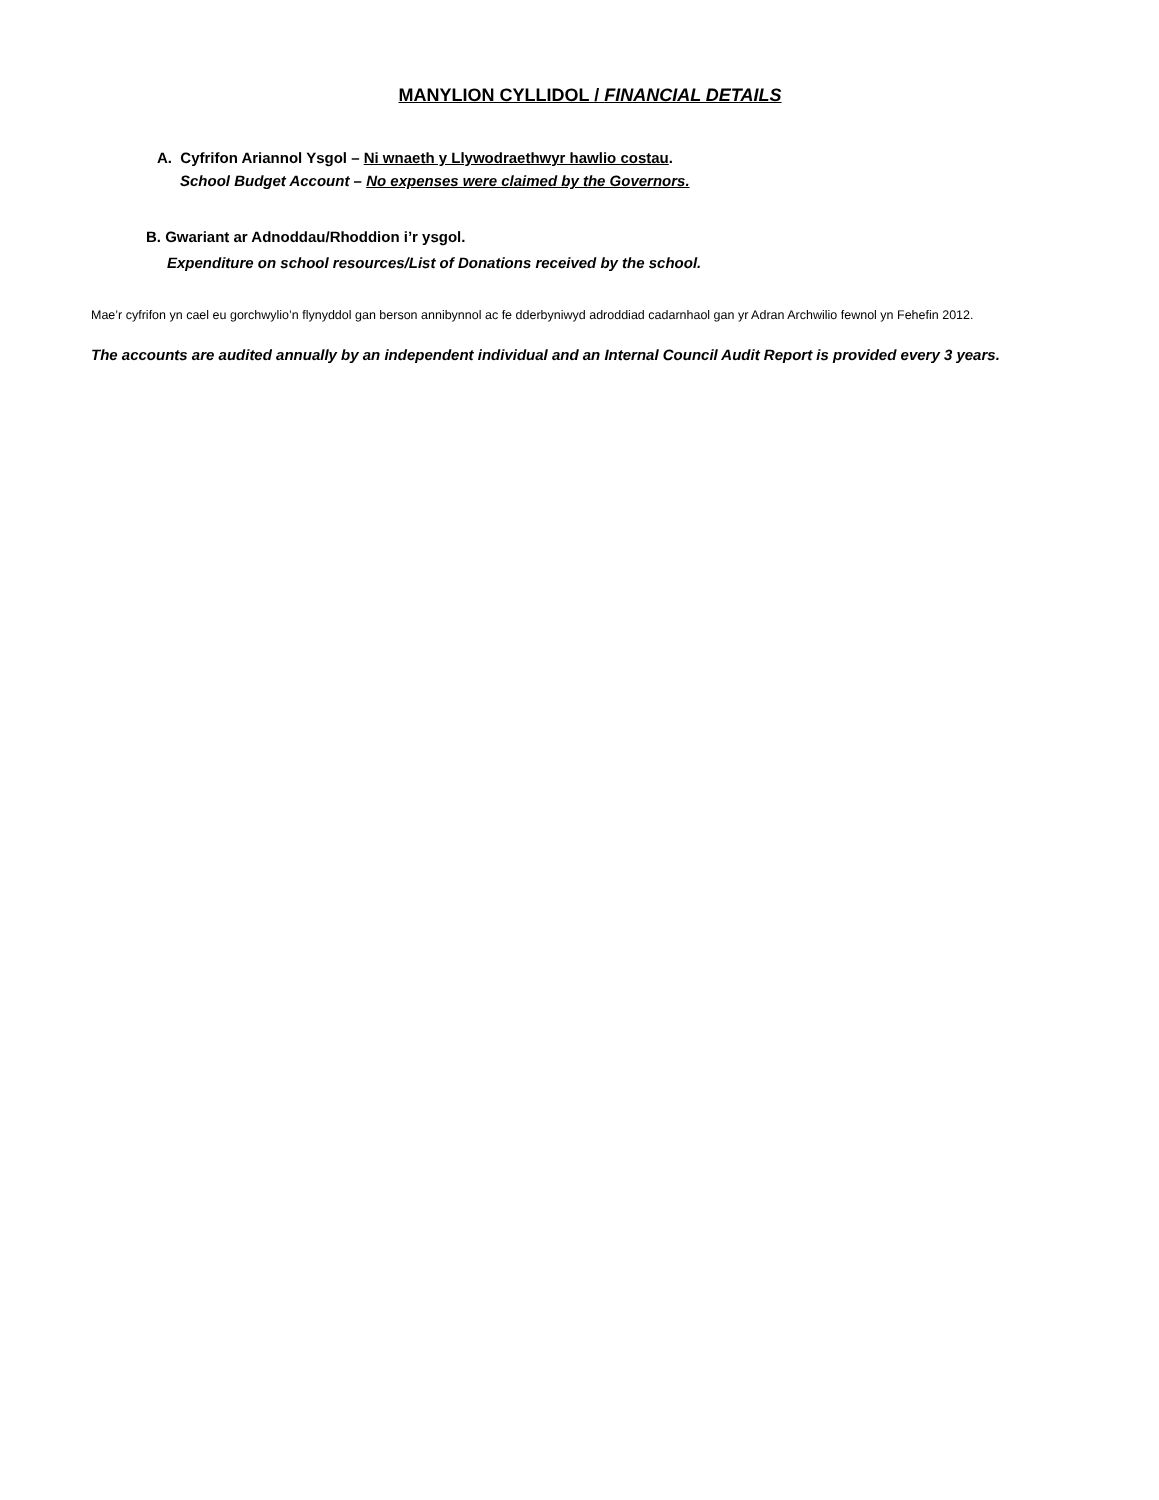MANYLION CYLLIDOL / FINANCIAL DETAILS
A. Cyfrifon Ariannol Ysgol – Ni wnaeth y Llywodraethwyr hawlio costau.
School Budget Account – No expenses were claimed by the Governors.
B. Gwariant ar Adnoddau/Rhoddion i’r ysgol.
Expenditure on school resources/List of Donations received by the school.
Mae’r cyfrifon yn cael eu gorchwylio’n flynyddol gan berson annibynnol ac fe dderbyniwyd adroddiad cadarnhaol gan yr Adran Archwilio fewnol yn Fehefin 2012.
The accounts are audited annually by an independent individual and an Internal Council Audit Report is provided every 3 years.